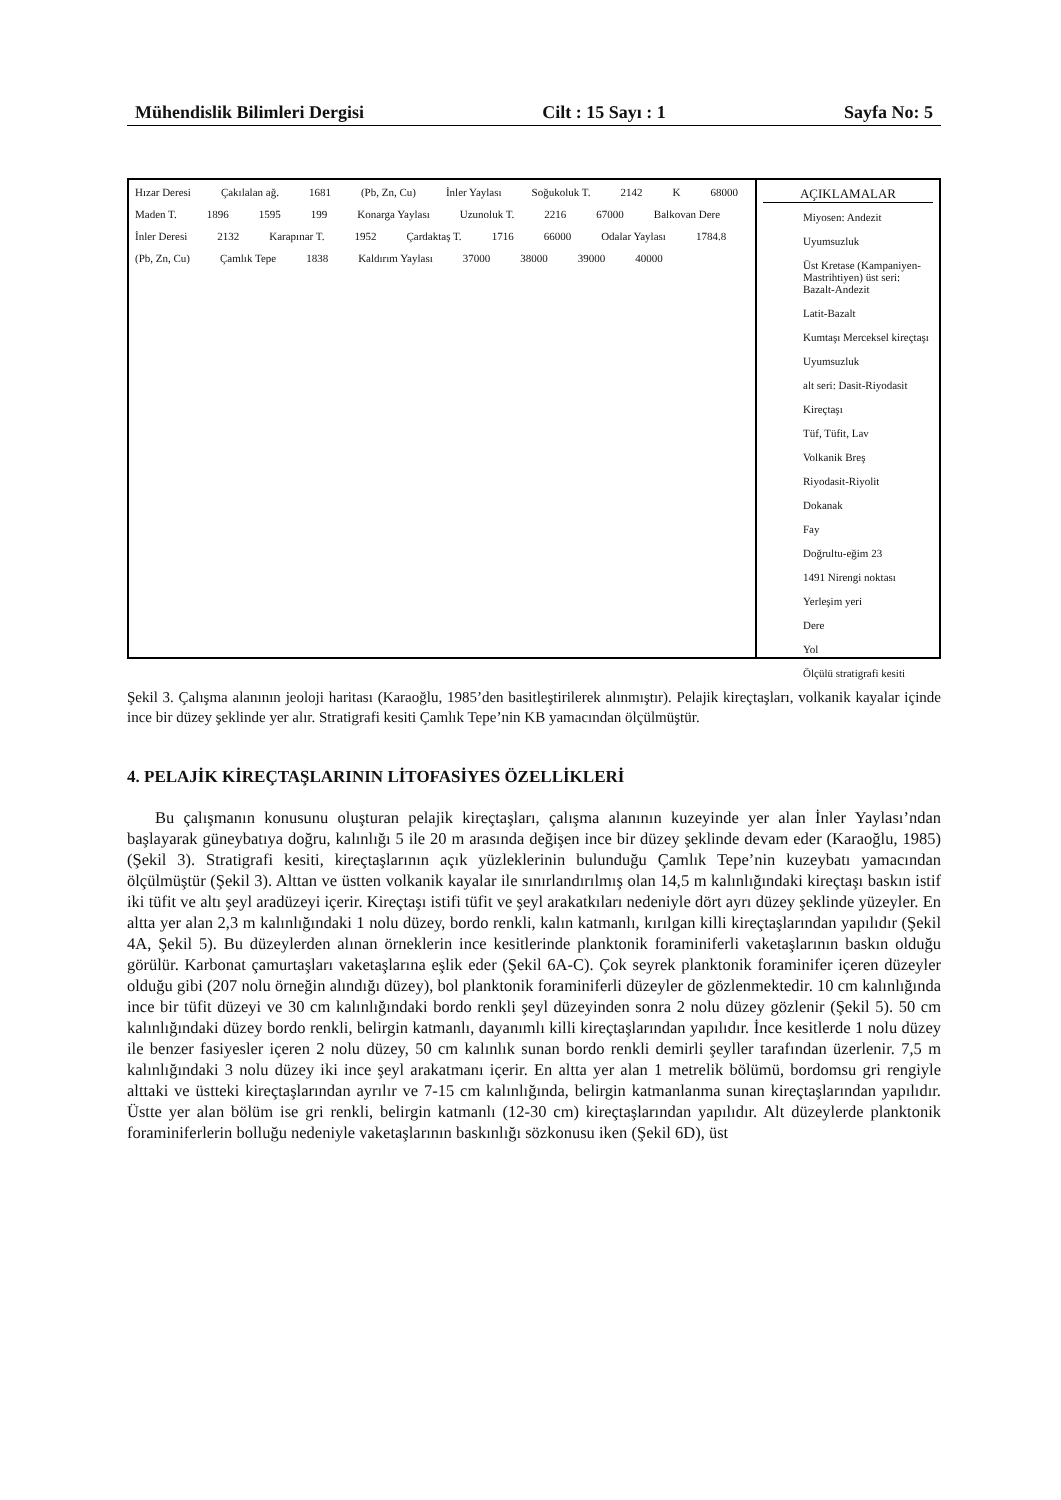Mühendislik Bilimleri Dergisi Cilt : 15 Sayı : 1 Sayfa No: 5
Hızar Deresi Çakılalan ağ. 1681 (Pb, Zn, Cu) İnler Yaylası Soğukoluk T. 2142 K 68000 Maden T. 1896 1595 199 Konarga Yaylası Uzunoluk T. 2216 67000 Balkovan Dere İnler Deresi 2132 Karapınar T. 1952 Çardaktaş T. 1716 66000 Odalar Yaylası 1784.8 (Pb, Zn, Cu) Çamlık Tepe 1838 Kaldırım Yaylası 37000 38000 39000 40000
AÇIKLAMALAR
Miyosen: Andezit
Uyumsuzluk
Üst Kretase (Kampaniyen-Mastrihtiyen) üst seri: Bazalt-Andezit
Latit-Bazalt
Kumtaşı Merceksel kireçtaşı
Uyumsuzluk
alt seri: Dasit-Riyodasit
Kireçtaşı
Tüf, Tüfit, Lav
Volkanik Breş
Riyodasit-Riyolit
Dokanak
Fay
Doğrultu-eğim 23
1491 Nirengi noktası
Yerleşim yeri
Dere
Yol
Ölçülü stratigrafi kesiti
Şekil 3. Çalışma alanının jeoloji haritası (Karaoğlu, 1985’den basitleştirilerek alınmıştır). Pelajik kireçtaşları, volkanik kayalar içinde ince bir düzey şeklinde yer alır. Stratigrafi kesiti Çamlık Tepe’nin KB yamacından ölçülmüştür.
4. PELAJİK KİREÇTAŞLARININ LİTOFASİYES ÖZELLİKLERİ
Bu çalışmanın konusunu oluşturan pelajik kireçtaşları, çalışma alanının kuzeyinde yer alan İnler Yaylası’ndan başlayarak güneybatıya doğru, kalınlığı 5 ile 20 m arasında değişen ince bir düzey şeklinde devam eder (Karaoğlu, 1985) (Şekil 3). Stratigrafi kesiti, kireçtaşlarının açık yüzleklerinin bulunduğu Çamlık Tepe’nin kuzeybatı yamacından ölçülmüştür (Şekil 3). Alttan ve üstten volkanik kayalar ile sınırlandırılmış olan 14,5 m kalınlığındaki kireçtaşı baskın istif iki tüfit ve altı şeyl aradüzeyi içerir. Kireçtaşı istifi tüfit ve şeyl arakatkıları nedeniyle dört ayrı düzey şeklinde yüzeyler. En altta yer alan 2,3 m kalınlığındaki 1 nolu düzey, bordo renkli, kalın katmanlı, kırılgan killi kireçtaşlarından yapılıdır (Şekil 4A, Şekil 5). Bu düzeylerden alınan örneklerin ince kesitlerinde planktonik foraminiferli vaketaşlarının baskın olduğu görülür. Karbonat çamurtaşları vaketaşlarına eşlik eder (Şekil 6A-C). Çok seyrek planktonik foraminifer içeren düzeyler olduğu gibi (207 nolu örneğin alındığı düzey), bol planktonik foraminiferli düzeyler de gözlenmektedir. 10 cm kalınlığında ince bir tüfit düzeyi ve 30 cm kalınlığındaki bordo renkli şeyl düzeyinden sonra 2 nolu düzey gözlenir (Şekil 5). 50 cm kalınlığındaki düzey bordo renkli, belirgin katmanlı, dayanımlı killi kireçtaşlarından yapılıdır. İnce kesitlerde 1 nolu düzey ile benzer fasiyesler içeren 2 nolu düzey, 50 cm kalınlık sunan bordo renkli demirli şeyller tarafından üzerlenir. 7,5 m kalınlığındaki 3 nolu düzey iki ince şeyl arakatmanı içerir. En altta yer alan 1 metrelik bölümü, bordomsu gri rengiyle alttaki ve üstteki kireçtaşlarından ayrılır ve 7-15 cm kalınlığında, belirgin katmanlanma sunan kireçtaşlarından yapılıdır. Üstte yer alan bölüm ise gri renkli, belirgin katmanlı (12-30 cm) kireçtaşlarından yapılıdır. Alt düzeylerde planktonik foraminiferlerin bolluğu nedeniyle vaketaşlarının baskınlığı sözkonusu iken (Şekil 6D), üst